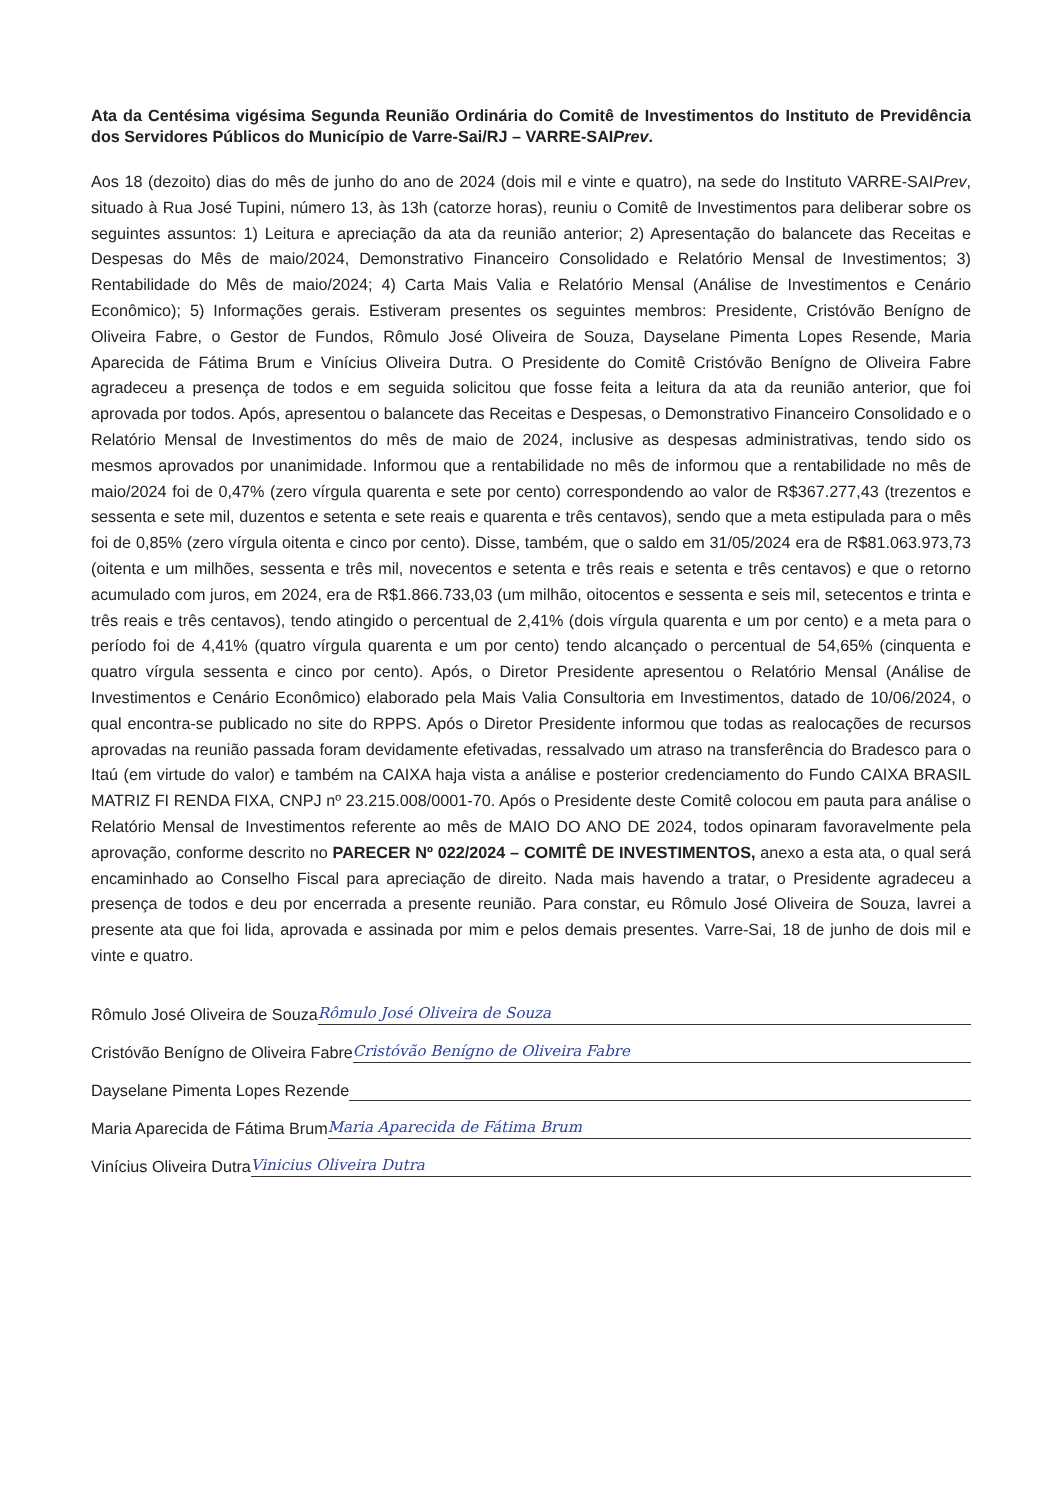Ata da Centésima vigésima Segunda Reunião Ordinária do Comitê de Investimentos do Instituto de Previdência dos Servidores Públicos do Município de Varre-Sai/RJ – VARRE-SAIPrev.
Aos 18 (dezoito) dias do mês de junho do ano de 2024 (dois mil e vinte e quatro), na sede do Instituto VARRE-SAIPrev, situado à Rua José Tupini, número 13, às 13h (catorze horas), reuniu o Comitê de Investimentos para deliberar sobre os seguintes assuntos: 1) Leitura e apreciação da ata da reunião anterior; 2) Apresentação do balancete das Receitas e Despesas do Mês de maio/2024, Demonstrativo Financeiro Consolidado e Relatório Mensal de Investimentos; 3) Rentabilidade do Mês de maio/2024; 4) Carta Mais Valia e Relatório Mensal (Análise de Investimentos e Cenário Econômico); 5) Informações gerais. Estiveram presentes os seguintes membros: Presidente, Cristóvão Benígno de Oliveira Fabre, o Gestor de Fundos, Rômulo José Oliveira de Souza, Dayselane Pimenta Lopes Resende, Maria Aparecida de Fátima Brum e Vinícius Oliveira Dutra. O Presidente do Comitê Cristóvão Benígno de Oliveira Fabre agradeceu a presença de todos e em seguida solicitou que fosse feita a leitura da ata da reunião anterior, que foi aprovada por todos. Após, apresentou o balancete das Receitas e Despesas, o Demonstrativo Financeiro Consolidado e o Relatório Mensal de Investimentos do mês de maio de 2024, inclusive as despesas administrativas, tendo sido os mesmos aprovados por unanimidade. Informou que a rentabilidade no mês de informou que a rentabilidade no mês de maio/2024 foi de 0,47% (zero vírgula quarenta e sete por cento) correspondendo ao valor de R$367.277,43 (trezentos e sessenta e sete mil, duzentos e setenta e sete reais e quarenta e três centavos), sendo que a meta estipulada para o mês foi de 0,85% (zero vírgula oitenta e cinco por cento). Disse, também, que o saldo em 31/05/2024 era de R$81.063.973,73 (oitenta e um milhões, sessenta e três mil, novecentos e setenta e três reais e setenta e três centavos) e que o retorno acumulado com juros, em 2024, era de R$1.866.733,03 (um milhão, oitocentos e sessenta e seis mil, setecentos e trinta e três reais e três centavos), tendo atingido o percentual de 2,41% (dois vírgula quarenta e um por cento) e a meta para o período foi de 4,41% (quatro vírgula quarenta e um por cento) tendo alcançado o percentual de 54,65% (cinquenta e quatro vírgula sessenta e cinco por cento). Após, o Diretor Presidente apresentou o Relatório Mensal (Análise de Investimentos e Cenário Econômico) elaborado pela Mais Valia Consultoria em Investimentos, datado de 10/06/2024, o qual encontra-se publicado no site do RPPS. Após o Diretor Presidente informou que todas as realocações de recursos aprovadas na reunião passada foram devidamente efetivadas, ressalvado um atraso na transferência do Bradesco para o Itaú (em virtude do valor) e também na CAIXA haja vista a análise e posterior credenciamento do Fundo CAIXA BRASIL MATRIZ FI RENDA FIXA, CNPJ nº 23.215.008/0001-70. Após o Presidente deste Comitê colocou em pauta para análise o Relatório Mensal de Investimentos referente ao mês de MAIO DO ANO DE 2024, todos opinaram favoravelmente pela aprovação, conforme descrito no PARECER Nº 022/2024 – COMITÊ DE INVESTIMENTOS, anexo a esta ata, o qual será encaminhado ao Conselho Fiscal para apreciação de direito. Nada mais havendo a tratar, o Presidente agradeceu a presença de todos e deu por encerrada a presente reunião. Para constar, eu Rômulo José Oliveira de Souza, lavrei a presente ata que foi lida, aprovada e assinada por mim e pelos demais presentes. Varre-Sai, 18 de junho de dois mil e vinte e quatro.
Rômulo José Oliveira de Souza Rômulo José Oliveira de Souza
Cristóvão Benígno de Oliveira Fabre Cristóvão Benígno de Oliveira Fabre
Dayselane Pimenta Lopes Rezende
Maria Aparecida de Fátima Brum Maria Aparecida de Fátima Brum
Vinícius Oliveira Dutra Vinicius Oliveira Dutra